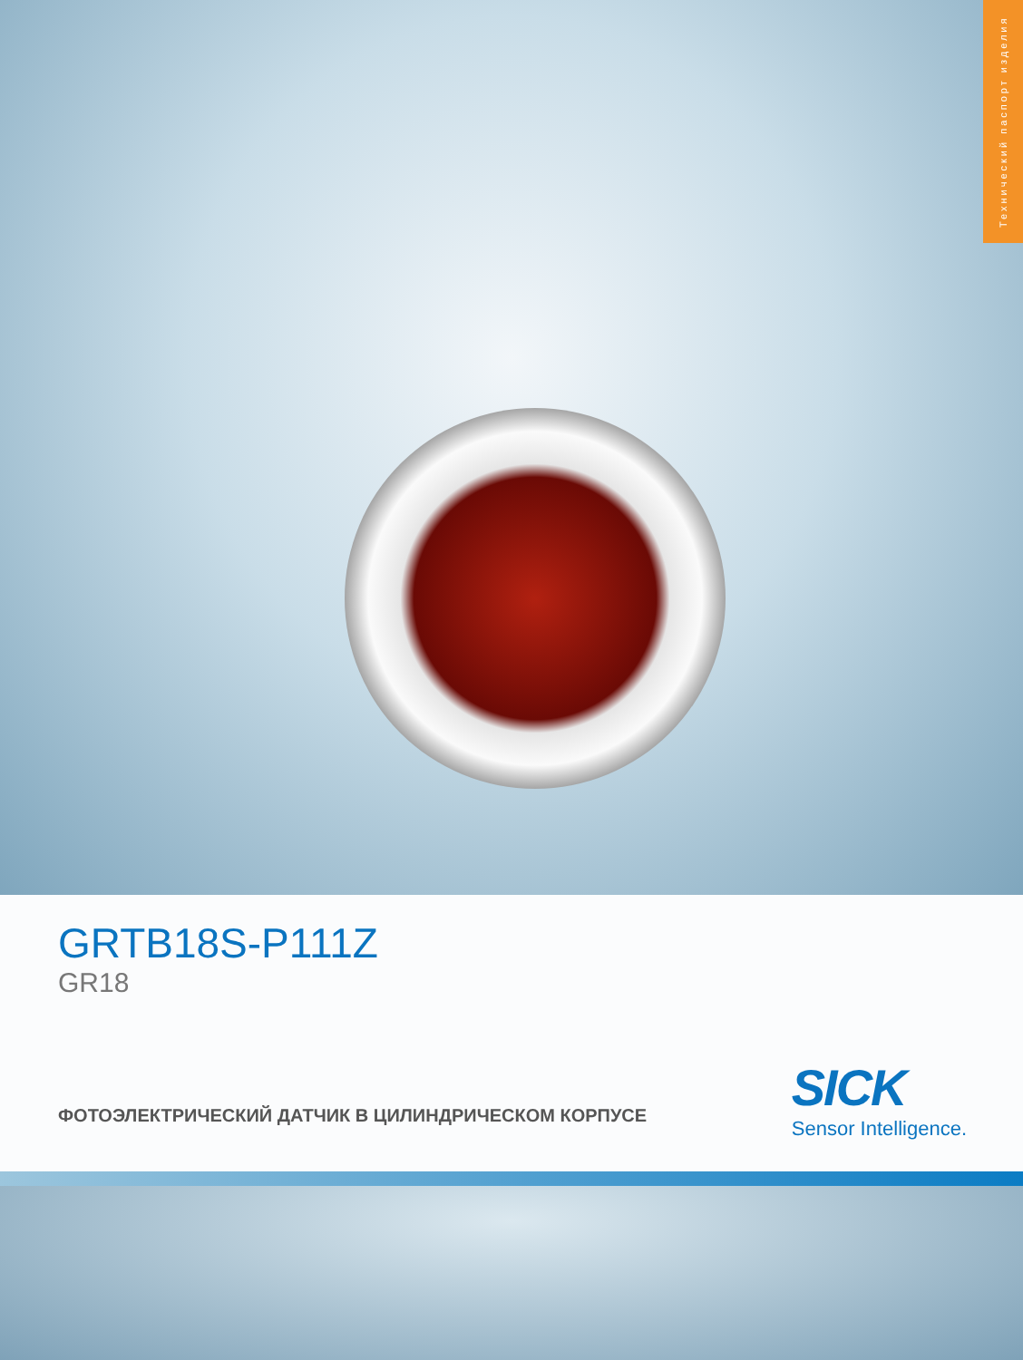Технический паспорт изделия
GRTB18S-P111Z
GR18
ФОТОЭЛЕКТРИЧЕСКИЙ ДАТЧИК В ЦИЛИНДРИЧЕСКОМ КОРПУСЕ
SICK
Sensor Intelligence.